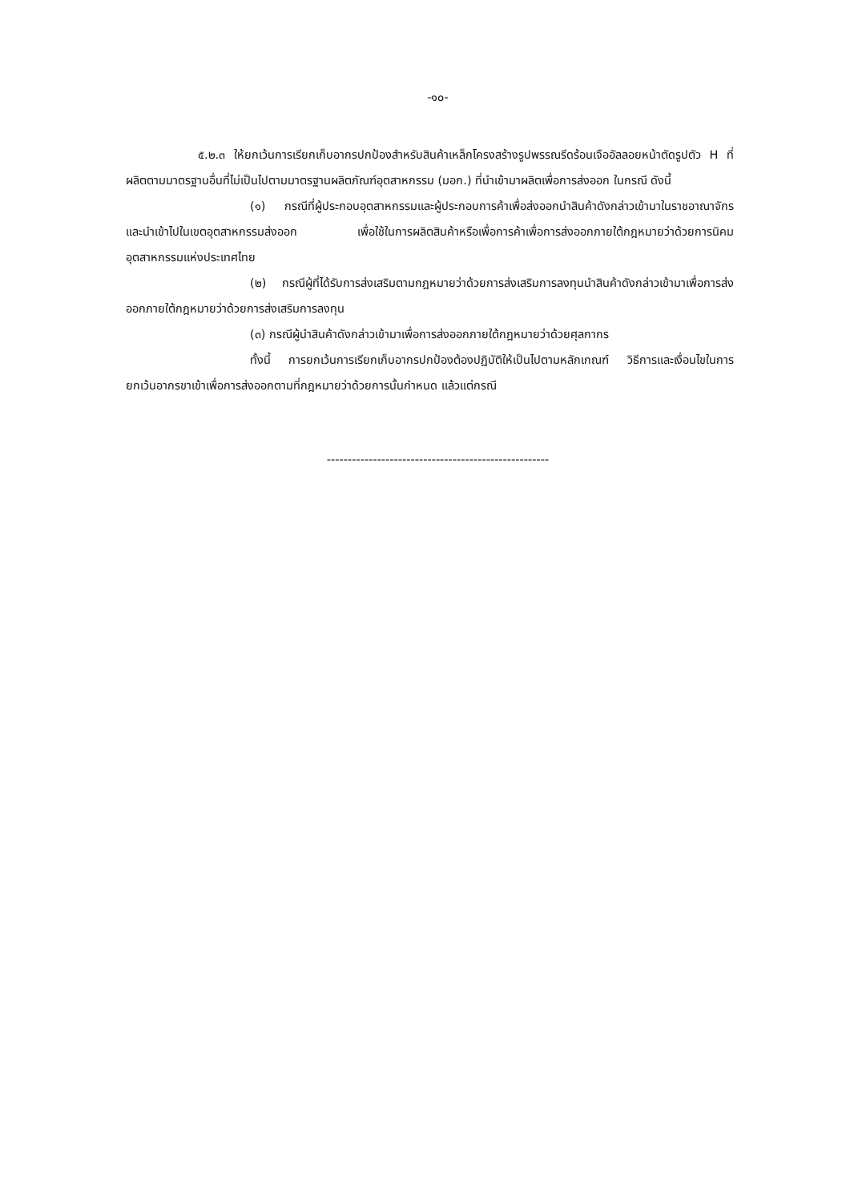-๑๐-
๕.๒.๓ ให้ยกเว้นการเรียกเก็บอากรปกป้องสำหรับสินค้าเหล็กโครงสร้างรูปพรรณรีดร้อนเจืออัลลอยหน้าตัดรูปตัว H ที่ผลิตตามมาตรฐานอื่นที่ไม่เป็นไปตามมาตรฐานผลิตภัณฑ์อุตสาหกรรม (มอก.) ที่นำเข้ามาผลิตเพื่อการส่งออก ในกรณี ดังนี้
(๑) กรณีที่ผู้ประกอบอุตสาหกรรมและผู้ประกอบการค้าเพื่อส่งออกนำสินค้าดังกล่าวเข้ามาในราชอาณาจักรและนำเข้าไปในเขตอุตสาหกรรมส่งออก เพื่อใช้ในการผลิตสินค้าหรือเพื่อการค้าเพื่อการส่งออกภายใต้กฎหมายว่าด้วยการนิคมอุตสาหกรรมแห่งประเทศไทย
(๒) กรณีผู้ที่ได้รับการส่งเสริมตามกฎหมายว่าด้วยการส่งเสริมการลงทุนนำสินค้าดังกล่าวเข้ามาเพื่อการส่งออกภายใต้กฎหมายว่าด้วยการส่งเสริมการลงทุน
(๓) กรณีผู้นำสินค้าดังกล่าวเข้ามาเพื่อการส่งออกภายใต้กฎหมายว่าด้วยศุลกากร
ทั้งนี้ การยกเว้นการเรียกเก็บอากรปกป้องต้องปฏิบัติให้เป็นไปตามหลักเกณฑ์ วิธีการและเงื่อนไขในการยกเว้นอากรขาเข้าเพื่อการส่งออกตามที่กฎหมายว่าด้วยการนั้นกำหนด แล้วแต่กรณี
-----------------------------------------------------